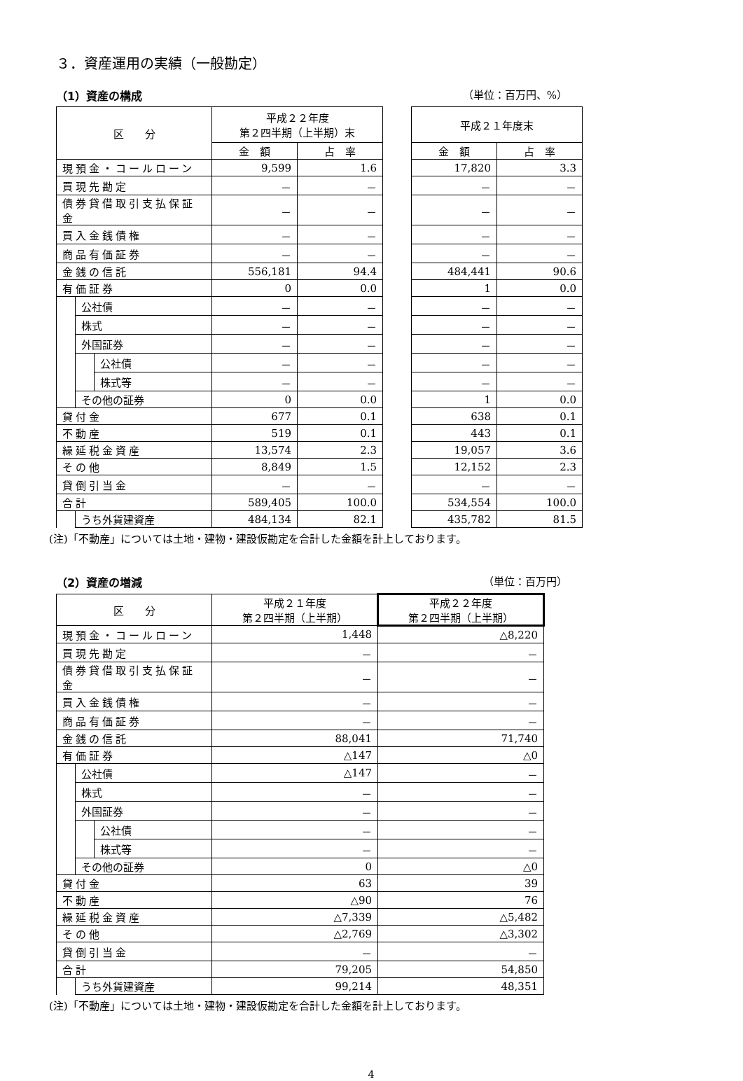３．資産運用の実績（一般勘定）
（1）資産の構成 （単位：百万円、%）
| 区 分 | | | 平成２２年度 第２四半期（上半期）末 | | | 平成２１年度末 | |
| | | | 金 額 | 占 率 | | 金 額 | 占 率 |
| 現預金・コールローン | | | 9,599 | 1.6 | | 17,820 | 3.3 |
| 買現先勘定 | | | － | － | | － | － |
| 債券貸借取引支払保証金 | | | － | － | | － | － |
| 買入金銭債権 | | | － | － | | － | － |
| 商品有価証券 | | | － | － | | － | － |
| 金銭の信託 | | | 556,181 | 94.4 | | 484,441 | 90.6 |
| 有価証券 | | | 0 | 0.0 | | 1 | 0.0 |
| | 公社債 | | － | － | | － | － |
| | 株式 | | － | － | | － | － |
| | 外国証券 | | － | － | | － | － |
| | | 公社債 | － | － | | － | － |
| | | 株式等 | － | － | | － | － |
| | その他の証券 | | 0 | 0.0 | | 1 | 0.0 |
| 貸付金 | | | 677 | 0.1 | | 638 | 0.1 |
| 不動産 | | | 519 | 0.1 | | 443 | 0.1 |
| 繰延税金資産 | | | 13,574 | 2.3 | | 19,057 | 3.6 |
| その他 | | | 8,849 | 1.5 | | 12,152 | 2.3 |
| 貸倒引当金 | | | － | － | | － | － |
| 合計 | | | 589,405 | 100.0 | | 534,554 | 100.0 |
| | うち外貨建資産 | | 484,134 | 82.1 | | 435,782 | 81.5 |
(注)「不動産」については土地・建物・建設仮勘定を合計した金額を計上しております。
（2）資産の増減 （単位：百万円）
| 区 分 | | | 平成２１年度 第２四半期（上半期） | 平成２２年度 第２四半期（上半期） |
| --- | --- | --- | --- | --- |
| 現預金・コールローン | | | 1,448 | △8,220 |
| 買現先勘定 | | | － | － |
| 債券貸借取引支払保証金 | | | － | － |
| 買入金銭債権 | | | － | － |
| 商品有価証券 | | | － | － |
| 金銭の信託 | | | 88,041 | 71,740 |
| 有価証券 | | | △147 | △0 |
| | 公社債 | | △147 | － |
| | 株式 | | － | － |
| | 外国証券 | | － | － |
| | | 公社債 | － | － |
| | | 株式等 | － | － |
| | その他の証券 | | 0 | △0 |
| 貸付金 | | | 63 | 39 |
| 不動産 | | | △90 | 76 |
| 繰延税金資産 | | | △7,339 | △5,482 |
| その他 | | | △2,769 | △3,302 |
| 貸倒引当金 | | | － | － |
| 合計 | | | 79,205 | 54,850 |
| | うち外貨建資産 | | 99,214 | 48,351 |
(注)「不動産」については土地・建物・建設仮勘定を合計した金額を計上しております。
4